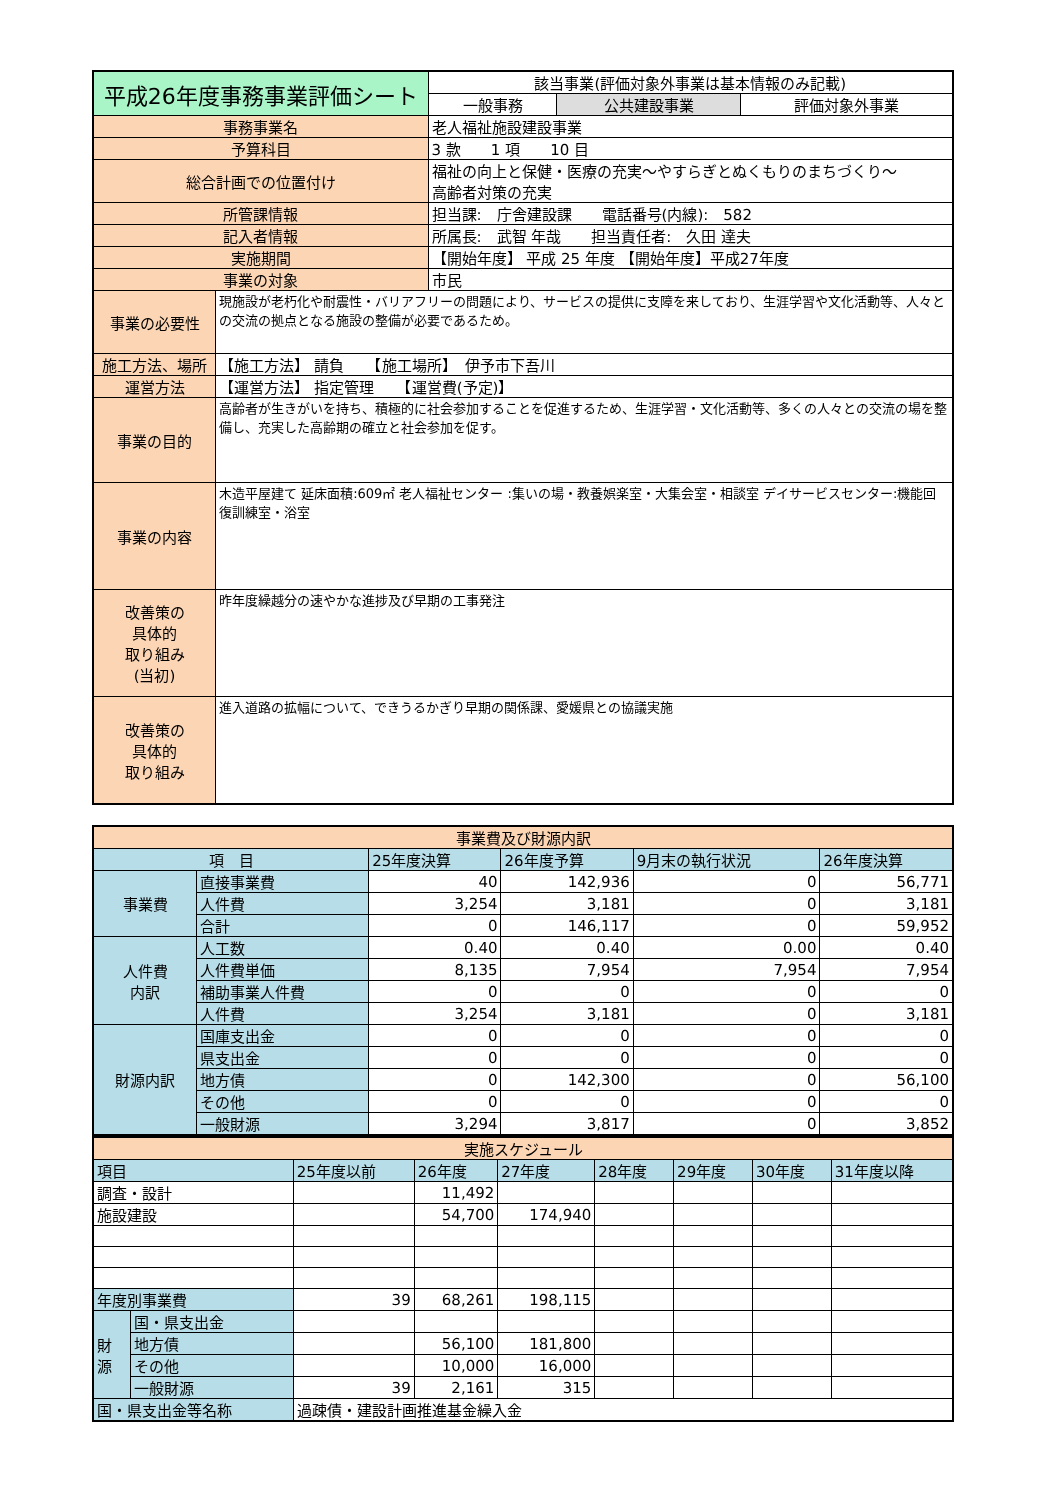| 平成26年度事務事業評価シート | | 該当事業(評価対象外事業は基本情報のみ記載) | | |
| | | 一般事務 | 公共建設事業 | 評価対象外事業 |
| 事務事業名 | | 老人福祉施設建設事業 | | |
| 予算科目 | | 3 款 1 項 10 目 | | |
| 総合計画での位置付け | | 福祉の向上と保健・医療の充実～やすらぎとぬくもりのまちづくり～ 高齢者対策の充実 | | |
| 所管課情報 | | 担当課: 庁舎建設課 電話番号(内線): 582 | | |
| 記入者情報 | | 所属長: 武智 年哉 担当責任者: 久田 達夫 | | |
| 実施期間 | | 【開始年度】 平成 25 年度 【開始年度】平成27年度 | | |
| 事業の対象 | | 市民 | | |
| 事業の必要性 | 現施設が老朽化や耐震性・バリアフリーの問題により、サービスの提供に支障を来しており、生涯学習や文化活動等、人々との交流の拠点となる施設の整備が必要であるため。 | | | |
| 施工方法、場所 | 【施工方法】 請負 【施工場所】 伊予市下吾川 | | | |
| 運営方法 | 【運営方法】 指定管理 【運営費(予定)】 | | | |
| 事業の目的 | 高齢者が生きがいを持ち、積極的に社会参加することを促進するため、生涯学習・文化活動等、多くの人々との交流の場を整備し、充実した高齢期の確立と社会参加を促す。 | | | |
| 事業の内容 | 木造平屋建て 延床面積:609㎡ 老人福祉センター :集いの場・教養娯楽室・大集会室・相談室 デイサービスセンター:機能回復訓練室・浴室 | | | |
| 改善策の 具体的 取り組み (当初) | 昨年度繰越分の速やかな進捗及び早期の工事発注 | | | |
| 改善策の 具体的 取り組み | 進入道路の拡幅について、できうるかぎり早期の関係課、愛媛県との協議実施 | | | |
| 事業費及び財源内訳 | | | | | |
| 項 目 | | 25年度決算 | 26年度予算 | 9月末の執行状況 | 26年度決算 |
| 事業費 | 直接事業費 | 40 | 142,936 | 0 | 56,771 |
| | 人件費 | 3,254 | 3,181 | 0 | 3,181 |
| | 合計 | 0 | 146,117 | 0 | 59,952 |
| 人件費 内訳 | 人工数 | 0.40 | 0.40 | 0.00 | 0.40 |
| | 人件費単価 | 8,135 | 7,954 | 7,954 | 7,954 |
| | 補助事業人件費 | 0 | 0 | 0 | 0 |
| | 人件費 | 3,254 | 3,181 | 0 | 3,181 |
| 財源内訳 | 国庫支出金 | 0 | 0 | 0 | 0 |
| | 県支出金 | 0 | 0 | 0 | 0 |
| | 地方債 | 0 | 142,300 | 0 | 56,100 |
| | その他 | 0 | 0 | 0 | 0 |
| | 一般財源 | 3,294 | 3,817 | 0 | 3,852 |
| 実施スケジュール | | | | | | | | |
| 項目 | | 25年度以前 | 26年度 | 27年度 | 28年度 | 29年度 | 30年度 | 31年度以降 |
| 調査・設計 | | | 11,492 | | | | | |
| 施設建設 | | | 54,700 | 174,940 | | | | |
| 年度別事業費 | | 39 | 68,261 | 198,115 | | | | |
| 財 源 | 国・県支出金 | | | | | | | |
| | 地方債 | | 56,100 | 181,800 | | | | |
| | その他 | | 10,000 | 16,000 | | | | |
| | 一般財源 | 39 | 2,161 | 315 | | | | |
| 国・県支出金等名称 | | 過疎債・建設計画推進基金繰入金 | | | | | | |